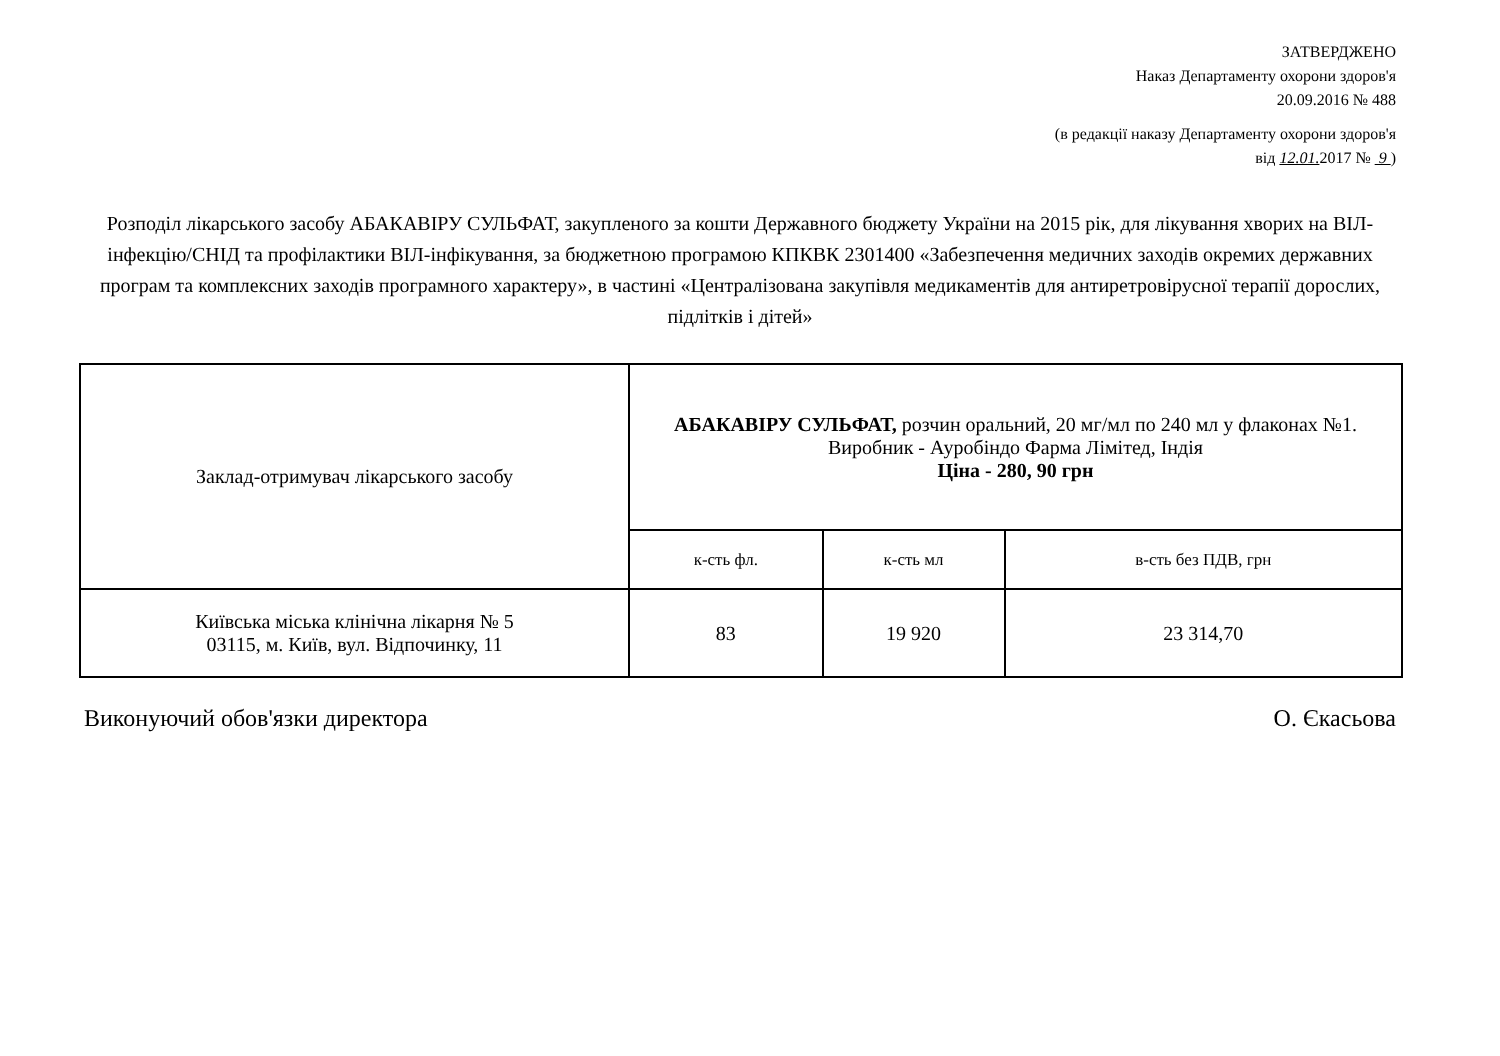ЗАТВЕРДЖЕНО
Наказ Департаменту охорони здоров'я
20.09.2016 № 488
(в редакції наказу Департаменту охорони здоров'я
від 12.01. 2017 № 9 )
Розподіл лікарського засобу АБАКАВІРУ СУЛЬФАТ, закупленого за кошти Державного бюджету України на 2015 рік, для лікування хворих на ВІЛ-інфекцію/СНІД та профілактики ВІЛ-інфікування, за бюджетною програмою КПКВК 2301400 «Забезпечення медичних заходів окремих державних програм та комплексних заходів програмного характеру», в частині «Централізована закупівля медикаментів для антиретровірусної терапії дорослих, підлітків і дітей»
| Заклад-отримувач лікарського засобу | АБАКАВІРУ СУЛЬФАТ, розчин оральний, 20 мг/мл по 240 мл у флаконах №1. Виробник - Ауробіндо Фарма Лімітед, Індія Ціна - 280, 90 грн | | |
| --- | --- | --- | --- |
| | к-сть фл. | к-сть мл | в-сть без ПДВ, грн |
| Київська міська клінічна лікарня № 5 03115, м. Київ, вул. Відпочинку, 11 | 83 | 19 920 | 23 314,70 |
Виконуючий обов'язки директора О. Єкасьова